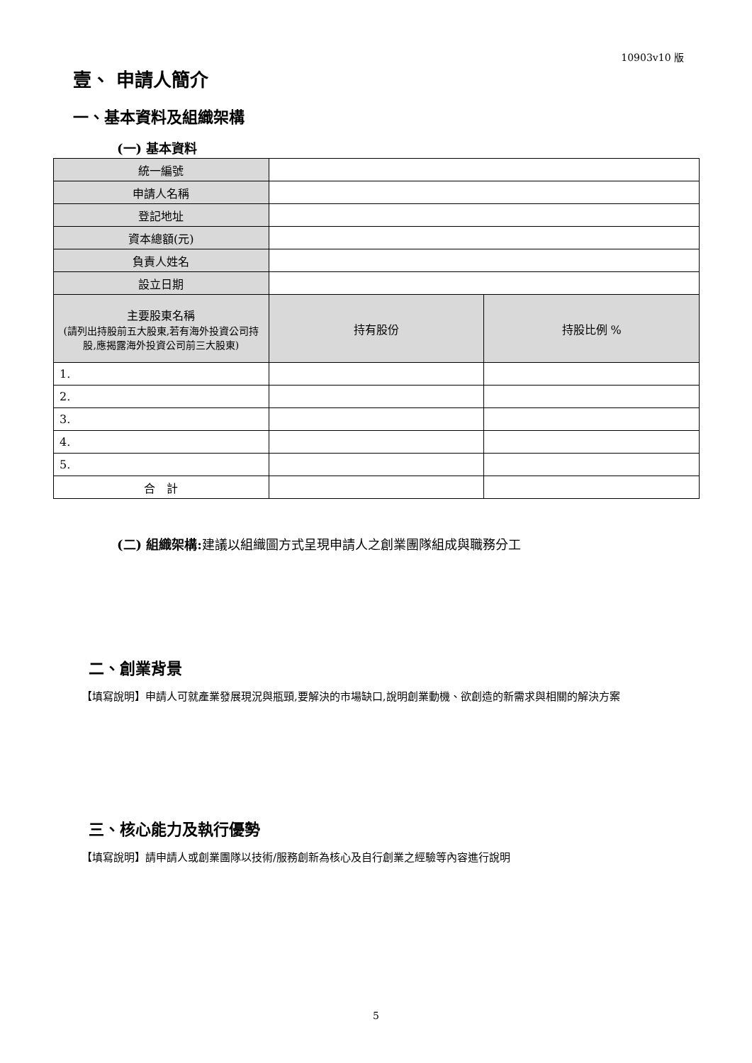10903v10 版
壹、 申請人簡介
一、基本資料及組織架構
(一) 基本資料
| 統一編號 | | |
| 申請人名稱 | | |
| 登記地址 | | |
| 資本總額(元) | | |
| 負責人姓名 | | |
| 設立日期 | | |
| 主要股東名稱 (請列出持股前五大股東,若有海外投資公司持股,應揭露海外投資公司前三大股東) | 持有股份 | 持股比例 % |
| 1. | | |
| 2. | | |
| 3. | | |
| 4. | | |
| 5. | | |
| 合 計 | | |
(二) 組織架構: 建議以組織圖方式呈現申請人之創業團隊組成與職務分工
二、創業背景
【填寫說明】申請人可就產業發展現況與瓶頸,要解決的市場缺口,說明創業動機、欲創造的新需求與相關的解決方案
三、核心能力及執行優勢
【填寫說明】請申請人或創業團隊以技術/服務創新為核心及自行創業之經驗等內容進行說明
5